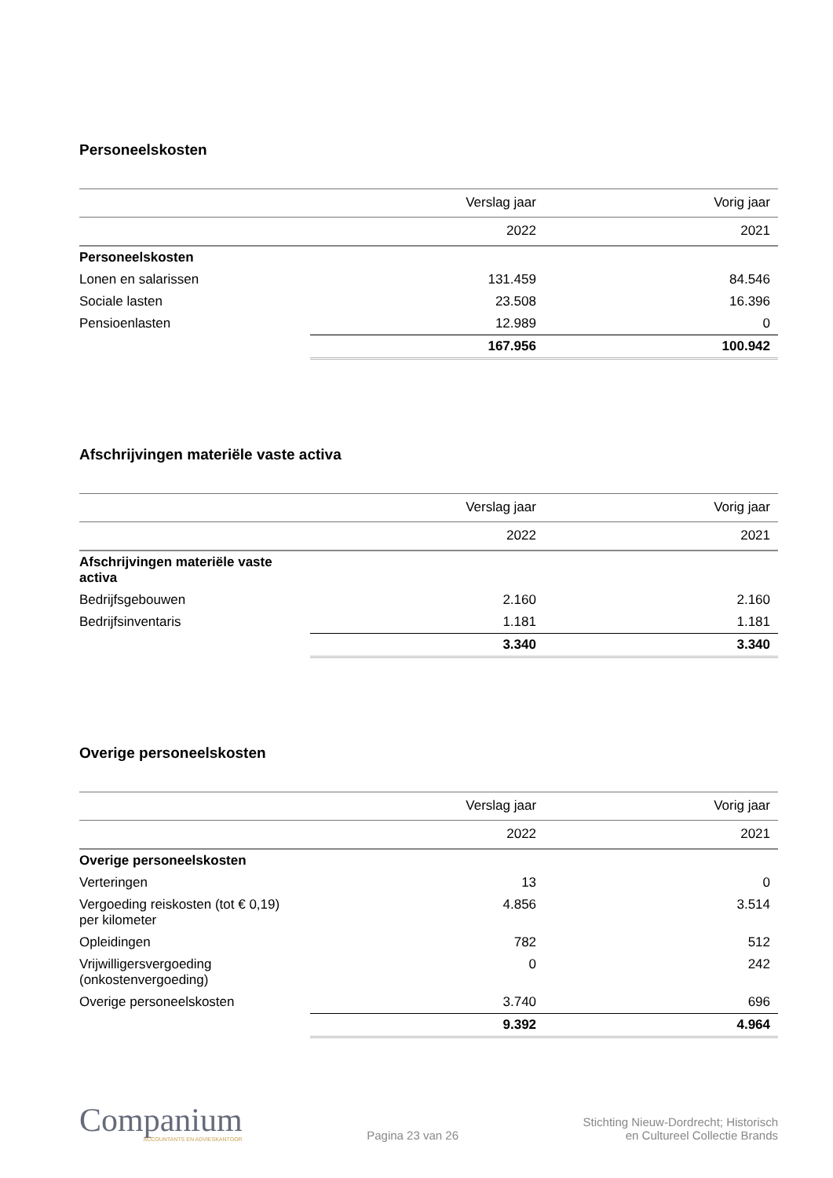Personeelskosten
| | Verslag jaar | Vorig jaar |
| --- | --- | --- |
| | 2022 | 2021 |
| Personeelskosten | | |
| Lonen en salarissen | 131.459 | 84.546 |
| Sociale lasten | 23.508 | 16.396 |
| Pensioenlasten | 12.989 | 0 |
| | 167.956 | 100.942 |
Afschrijvingen materiële vaste activa
| | Verslag jaar | Vorig jaar |
| --- | --- | --- |
| | 2022 | 2021 |
| Afschrijvingen materiële vaste activa | | |
| Bedrijfsgebouwen | 2.160 | 2.160 |
| Bedrijfsinventaris | 1.181 | 1.181 |
| | 3.340 | 3.340 |
Overige personeelskosten
| | Verslag jaar | Vorig jaar |
| --- | --- | --- |
| | 2022 | 2021 |
| Overige personeelskosten | | |
| Verteringen | 13 | 0 |
| Vergoeding reiskosten (tot € 0,19) per kilometer | 4.856 | 3.514 |
| Opleidingen | 782 | 512 |
| Vrijwilligersvergoeding (onkostenvergoeding) | 0 | 242 |
| Overige personeelskosten | 3.740 | 696 |
| | 9.392 | 4.964 |
Companium
ACCOUNTANTS EN ADVIESKANTOOR
Pagina 23 van 26
Stichting Nieuw-Dordrecht; Historisch
en Cultureel Collectie Brands